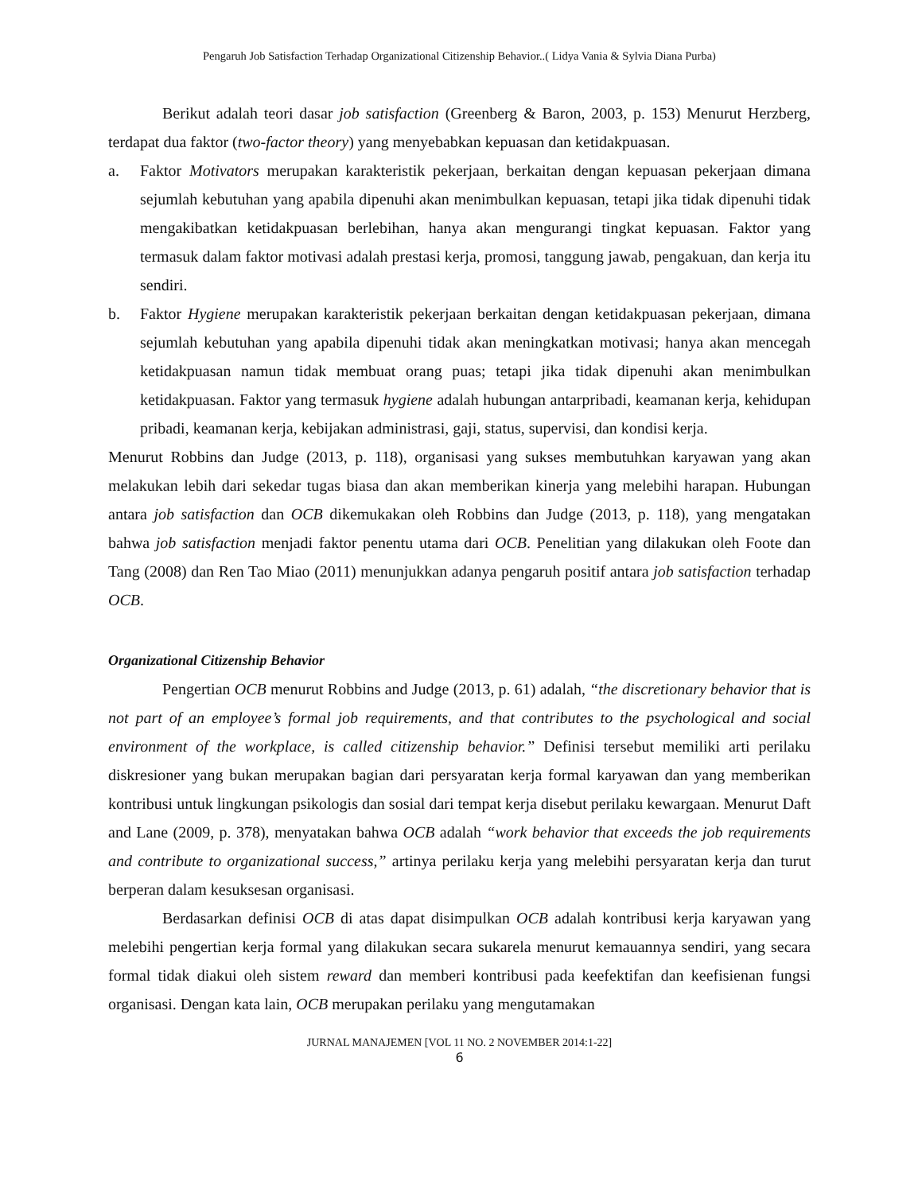Pengaruh Job Satisfaction Terhadap Organizational Citizenship Behavior..( Lidya Vania & Sylvia Diana Purba)
Berikut adalah teori dasar job satisfaction (Greenberg & Baron, 2003, p. 153) Menurut Herzberg, terdapat dua faktor (two-factor theory) yang menyebabkan kepuasan dan ketidakpuasan.
a. Faktor Motivators merupakan karakteristik pekerjaan, berkaitan dengan kepuasan pekerjaan dimana sejumlah kebutuhan yang apabila dipenuhi akan menimbulkan kepuasan, tetapi jika tidak dipenuhi tidak mengakibatkan ketidakpuasan berlebihan, hanya akan mengurangi tingkat kepuasan. Faktor yang termasuk dalam faktor motivasi adalah prestasi kerja, promosi, tanggung jawab, pengakuan, dan kerja itu sendiri.
b. Faktor Hygiene merupakan karakteristik pekerjaan berkaitan dengan ketidakpuasan pekerjaan, dimana sejumlah kebutuhan yang apabila dipenuhi tidak akan meningkatkan motivasi; hanya akan mencegah ketidakpuasan namun tidak membuat orang puas; tetapi jika tidak dipenuhi akan menimbulkan ketidakpuasan. Faktor yang termasuk hygiene adalah hubungan antarpribadi, keamanan kerja, kehidupan pribadi, keamanan kerja, kebijakan administrasi, gaji, status, supervisi, dan kondisi kerja.
Menurut Robbins dan Judge (2013, p. 118), organisasi yang sukses membutuhkan karyawan yang akan melakukan lebih dari sekedar tugas biasa dan akan memberikan kinerja yang melebihi harapan. Hubungan antara job satisfaction dan OCB dikemukakan oleh Robbins dan Judge (2013, p. 118), yang mengatakan bahwa job satisfaction menjadi faktor penentu utama dari OCB. Penelitian yang dilakukan oleh Foote dan Tang (2008) dan Ren Tao Miao (2011) menunjukkan adanya pengaruh positif antara job satisfaction terhadap OCB.
Organizational Citizenship Behavior
Pengertian OCB menurut Robbins and Judge (2013, p. 61) adalah, “the discretionary behavior that is not part of an employee’s formal job requirements, and that contributes to the psychological and social environment of the workplace, is called citizenship behavior.” Definisi tersebut memiliki arti perilaku diskresioner yang bukan merupakan bagian dari persyaratan kerja formal karyawan dan yang memberikan kontribusi untuk lingkungan psikologis dan sosial dari tempat kerja disebut perilaku kewargaan. Menurut Daft and Lane (2009, p. 378), menyatakan bahwa OCB adalah “work behavior that exceeds the job requirements and contribute to organizational success,” artinya perilaku kerja yang melebihi persyaratan kerja dan turut berperan dalam kesuksesan organisasi.
Berdasarkan definisi OCB di atas dapat disimpulkan OCB adalah kontribusi kerja karyawan yang melebihi pengertian kerja formal yang dilakukan secara sukarela menurut kemauannya sendiri, yang secara formal tidak diakui oleh sistem reward dan memberi kontribusi pada keefektifan dan keefisienan fungsi organisasi. Dengan kata lain, OCB merupakan perilaku yang mengutamakan
JURNAL MANAJEMEN [VOL 11 NO. 2 NOVEMBER 2014:1-22]
6